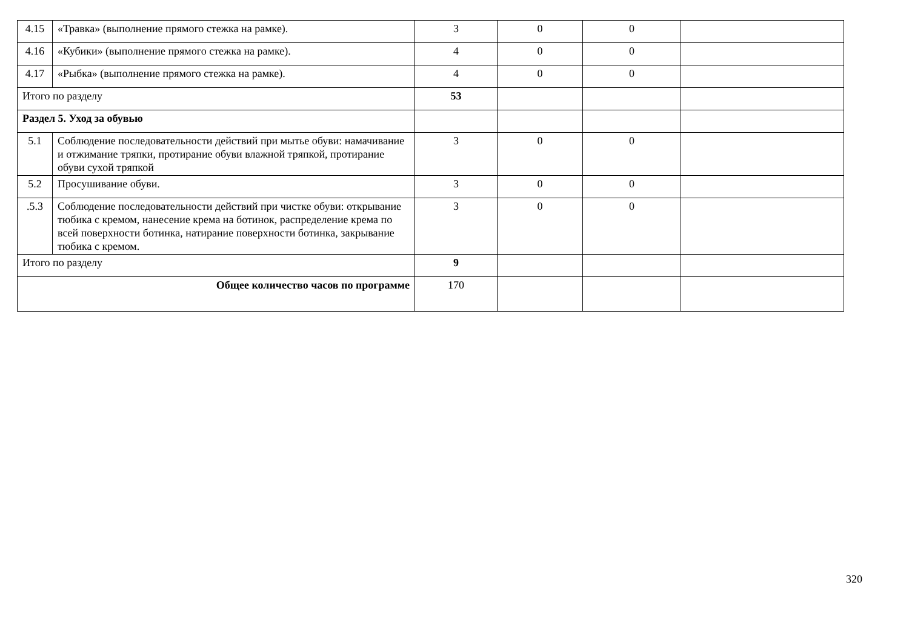| 4.15 | «Травка» (выполнение прямого стежка на рамке). | 3 | 0 | 0 | |
| 4.16 | «Кубики» (выполнение прямого стежка на рамке). | 4 | 0 | 0 | |
| 4.17 | «Рыбка» (выполнение прямого стежка на рамке). | 4 | 0 | 0 | |
| Итого по разделу | | 53 | | | |
| Раздел 5. Уход за обувью | | | | | |
| 5.1 | Соблюдение последовательности действий при мытье обуви: намачивание и отжимание тряпки, протирание обуви влажной тряпкой, протирание обуви сухой тряпкой | 3 | 0 | 0 | |
| 5.2 | Просушивание обуви. | 3 | 0 | 0 | |
| .5.3 | Соблюдение последовательности действий при чистке обуви: открывание тюбика с кремом, нанесение крема на ботинок, распределение крема по всей поверхности ботинка, натирание поверхности ботинка, закрывание тюбика с кремом. | 3 | 0 | 0 | |
| Итого по разделу | | 9 | | | |
| Общее количество часов по программе | | 170 | | | |
320